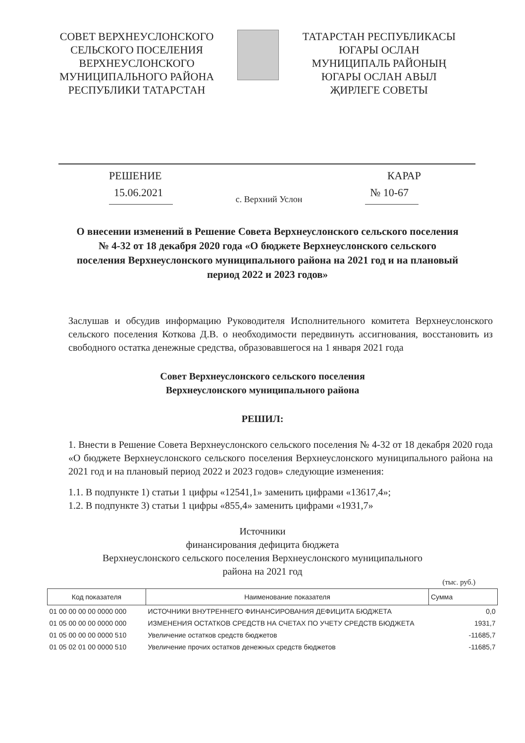СОВЕТ ВЕРХНЕУСЛОНСКОГО
СЕЛЬСКОГО ПОСЕЛЕНИЯ
ВЕРХНЕУСЛОНСКОГО
МУНИЦИПАЛЬНОГО РАЙОНА
РЕСПУБЛИКИ ТАТАРСТАН
ТАТАРСТАН РЕСПУБЛИКАСЫ
ЮГАРЫ ОСЛАН
МУНИЦИПАЛЬ РАЙОНЫҢ
ЮГАРЫ ОСЛАН АВЫЛ
ҖИРЛЕГЕ СОВЕТЫ
РЕШЕНИЕ КАРАР
15.06.2021 с. Верхний Услон № 10-67
О внесении изменений в Решение Совета Верхнеуслонского сельского поселения № 4-32 от 18 декабря 2020 года «О бюджете Верхнеуслонского сельского поселения Верхнеуслонского муниципального района на 2021 год и на плановый период 2022 и 2023 годов»
Заслушав и обсудив информацию Руководителя Исполнительного комитета Верхнеуслонского сельского поселения Коткова Д.В. о необходимости передвинуть ассигнования, восстановить из свободного остатка денежные средства, образовавшегося на 1 января 2021 года
Совет Верхнеуслонского сельского поселения
Верхнеуслонского муниципального района
РЕШИЛ:
1. Внести в Решение Совета Верхнеуслонского сельского поселения № 4-32 от 18 декабря 2020 года «О бюджете Верхнеуслонского сельского поселения Верхнеуслонского муниципального района на 2021 год и на плановый период 2022 и 2023 годов» следующие изменения:
1.1. В подпункте 1) статьи 1 цифры «12541,1» заменить цифрами «13617,4»;
1.2. В подпункте 3) статьи 1 цифры «855,4» заменить цифрами «1931,7»
Источники
финансирования дефицита бюджета
Верхнеуслонского сельского поселения Верхнеуслонского муниципального
района на 2021 год
(тыс. руб.)
| Код показателя | Наименование показателя | Сумма |
| --- | --- | --- |
| 01 00 00 00 00 0000 000 | ИСТОЧНИКИ ВНУТРЕННЕГО ФИНАНСИРОВАНИЯ ДЕФИЦИТА БЮДЖЕТА | 0,0 |
| 01 05 00 00 00 0000 000 | ИЗМЕНЕНИЯ ОСТАТКОВ СРЕДСТВ НА СЧЕТАХ ПО УЧЕТУ СРЕДСТВ БЮДЖЕТА | 1931,7 |
| 01 05 00 00 00 0000 510 | Увеличение остатков средств бюджетов | -11685,7 |
| 01 05 02 01 00 0000 510 | Увеличение прочих остатков денежных средств бюджетов | -11685,7 |